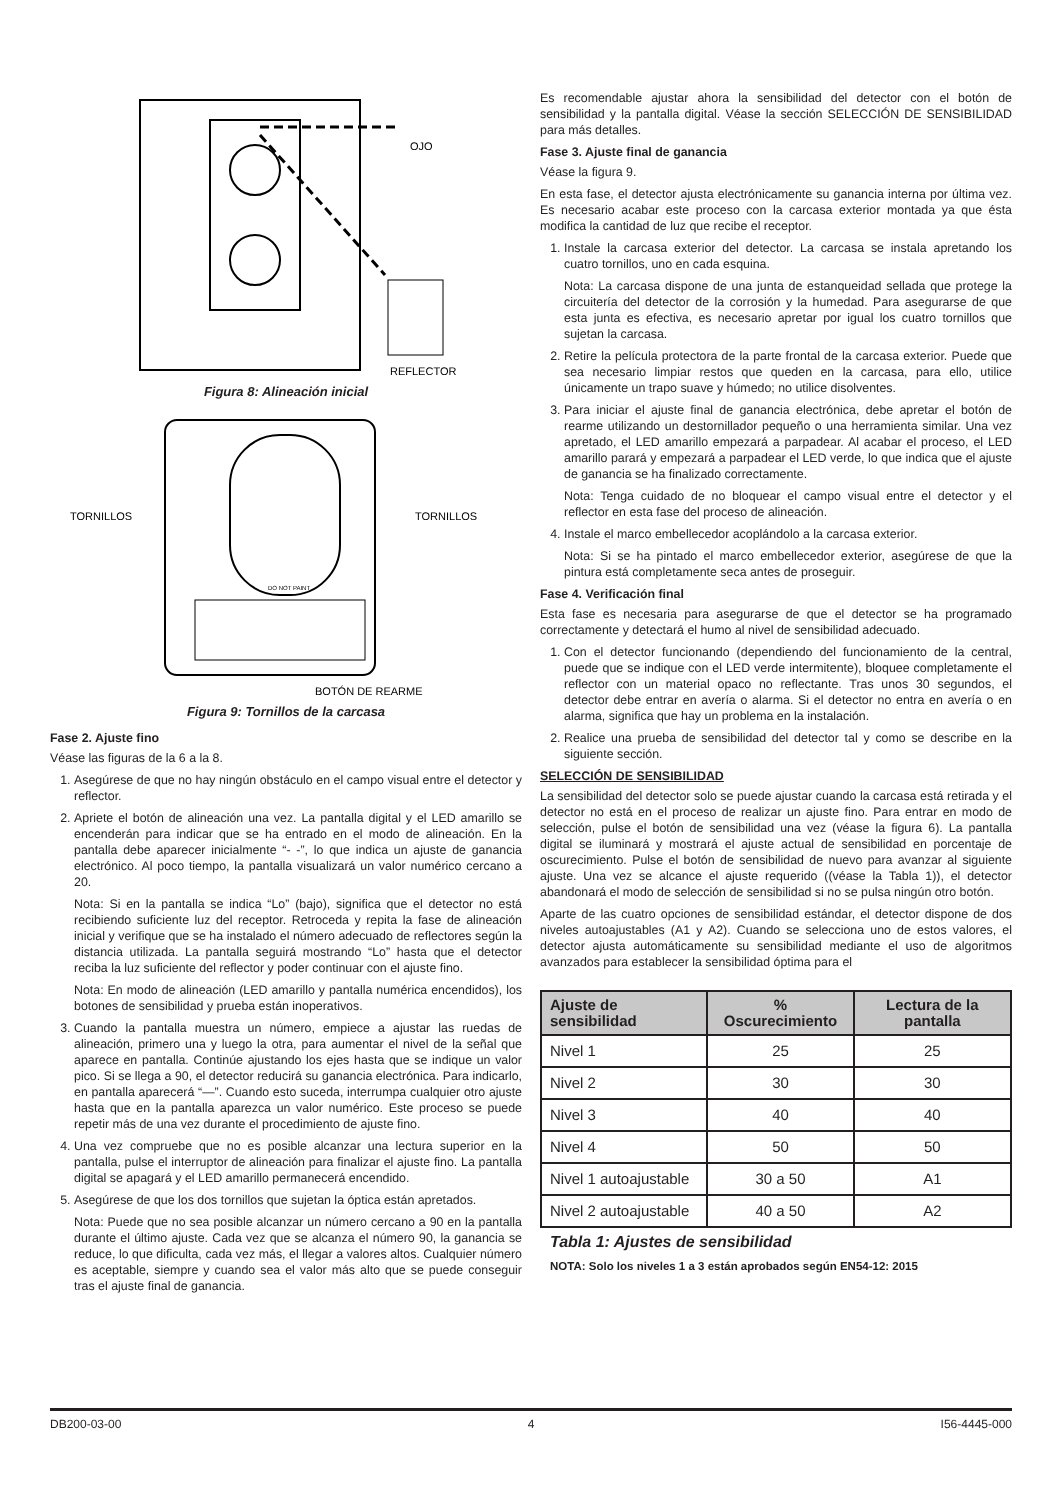OJO
REFLECTOR
Figura 8: Alineación inicial
DO NOT PAINT
TORNILLOS
TORNILLOS
BOTÓN DE REARME
Figura 9: Tornillos de la carcasa
Fase 2. Ajuste fino
Véase las figuras de la 6 a la 8.
1. Asegúrese de que no hay ningún obstáculo en el campo visual entre el detector y reflector.
2. Apriete el botón de alineación una vez. La pantalla digital y el LED amarillo se encenderán para indicar que se ha entrado en el modo de alineación. En la pantalla debe aparecer inicialmente “- -”, lo que indica un ajuste de ganancia electrónico. Al poco tiempo, la pantalla visualizará un valor numérico cercano a 20.
Nota: Si en la pantalla se indica “Lo” (bajo), significa que el detector no está recibiendo suficiente luz del receptor. Retroceda y repita la fase de alineación inicial y verifique que se ha instalado el número adecuado de reflectores según la distancia utilizada. La pantalla seguirá mostrando “Lo” hasta que el detector reciba la luz suficiente del reflector y poder continuar con el ajuste fino.
Nota: En modo de alineación (LED amarillo y pantalla numérica encendidos), los botones de sensibilidad y prueba están inoperativos.
3. Cuando la pantalla muestra un número, empiece a ajustar las ruedas de alineación, primero una y luego la otra, para aumentar el nivel de la señal que aparece en pantalla. Continúe ajustando los ejes hasta que se indique un valor pico. Si se llega a 90, el detector reducirá su ganancia electrónica. Para indicarlo, en pantalla aparecerá “—”. Cuando esto suceda, interrumpa cualquier otro ajuste hasta que en la pantalla aparezca un valor numérico. Este proceso se puede repetir más de una vez durante el procedimiento de ajuste fino.
4. Una vez compruebe que no es posible alcanzar una lectura superior en la pantalla, pulse el interruptor de alineación para finalizar el ajuste fino. La pantalla digital se apagará y el LED amarillo permanecerá encendido.
5. Asegúrese de que los dos tornillos que sujetan la óptica están apretados.
Nota: Puede que no sea posible alcanzar un número cercano a 90 en la pantalla durante el último ajuste. Cada vez que se alcanza el número 90, la ganancia se reduce, lo que dificulta, cada vez más, el llegar a valores altos. Cualquier número es aceptable, siempre y cuando sea el valor más alto que se puede conseguir tras el ajuste final de ganancia.
Es recomendable ajustar ahora la sensibilidad del detector con el botón de sensibilidad y la pantalla digital. Véase la sección SELECCIÓN DE SENSIBILIDAD para más detalles.
Fase 3. Ajuste final de ganancia
Véase la figura 9.
En esta fase, el detector ajusta electrónicamente su ganancia interna por última vez. Es necesario acabar este proceso con la carcasa exterior montada ya que ésta modifica la cantidad de luz que recibe el receptor.
1. Instale la carcasa exterior del detector. La carcasa se instala apretando los cuatro tornillos, uno en cada esquina.
Nota: La carcasa dispone de una junta de estanqueidad sellada que protege la circuitería del detector de la corrosión y la humedad. Para asegurarse de que esta junta es efectiva, es necesario apretar por igual los cuatro tornillos que sujetan la carcasa.
2. Retire la película protectora de la parte frontal de la carcasa exterior. Puede que sea necesario limpiar restos que queden en la carcasa, para ello, utilice únicamente un trapo suave y húmedo; no utilice disolventes.
3. Para iniciar el ajuste final de ganancia electrónica, debe apretar el botón de rearme utilizando un destornillador pequeño o una herramienta similar. Una vez apretado, el LED amarillo empezará a parpadear. Al acabar el proceso, el LED amarillo parará y empezará a parpadear el LED verde, lo que indica que el ajuste de ganancia se ha finalizado correctamente.
Nota: Tenga cuidado de no bloquear el campo visual entre el detector y el reflector en esta fase del proceso de alineación.
4. Instale el marco embellecedor acoplándolo a la carcasa exterior.
Nota: Si se ha pintado el marco embellecedor exterior, asegúrese de que la pintura está completamente seca antes de proseguir.
Fase 4. Verificación final
Esta fase es necesaria para asegurarse de que el detector se ha programado correctamente y detectará el humo al nivel de sensibilidad adecuado.
1. Con el detector funcionando (dependiendo del funcionamiento de la central, puede que se indique con el LED verde intermitente), bloquee completamente el reflector con un material opaco no reflectante. Tras unos 30 segundos, el detector debe entrar en avería o alarma. Si el detector no entra en avería o en alarma, significa que hay un problema en la instalación.
2. Realice una prueba de sensibilidad del detector tal y como se describe en la siguiente sección.
SELECCIÓN DE SENSIBILIDAD
La sensibilidad del detector solo se puede ajustar cuando la carcasa está retirada y el detector no está en el proceso de realizar un ajuste fino. Para entrar en modo de selección, pulse el botón de sensibilidad una vez (véase la figura 6). La pantalla digital se iluminará y mostrará el ajuste actual de sensibilidad en porcentaje de oscurecimiento. Pulse el botón de sensibilidad de nuevo para avanzar al siguiente ajuste. Una vez se alcance el ajuste requerido ((véase la Tabla 1)), el detector abandonará el modo de selección de sensibilidad si no se pulsa ningún otro botón.
Aparte de las cuatro opciones de sensibilidad estándar, el detector dispone de dos niveles autoajustables (A1 y A2). Cuando se selecciona uno de estos valores, el detector ajusta automáticamente su sensibilidad mediante el uso de algoritmos avanzados para establecer la sensibilidad óptima para el
| Ajuste de sensibilidad | % Oscurecimiento | Lectura de la pantalla |
| --- | --- | --- |
| Nivel 1 | 25 | 25 |
| Nivel 2 | 30 | 30 |
| Nivel 3 | 40 | 40 |
| Nivel 4 | 50 | 50 |
| Nivel 1 autoajustable | 30 a 50 | A1 |
| Nivel 2 autoajustable | 40 a 50 | A2 |
Tabla 1: Ajustes de sensibilidad
NOTA: Solo los niveles 1 a 3 están aprobados según EN54-12: 2015
DB200-03-00 4 I56-4445-000